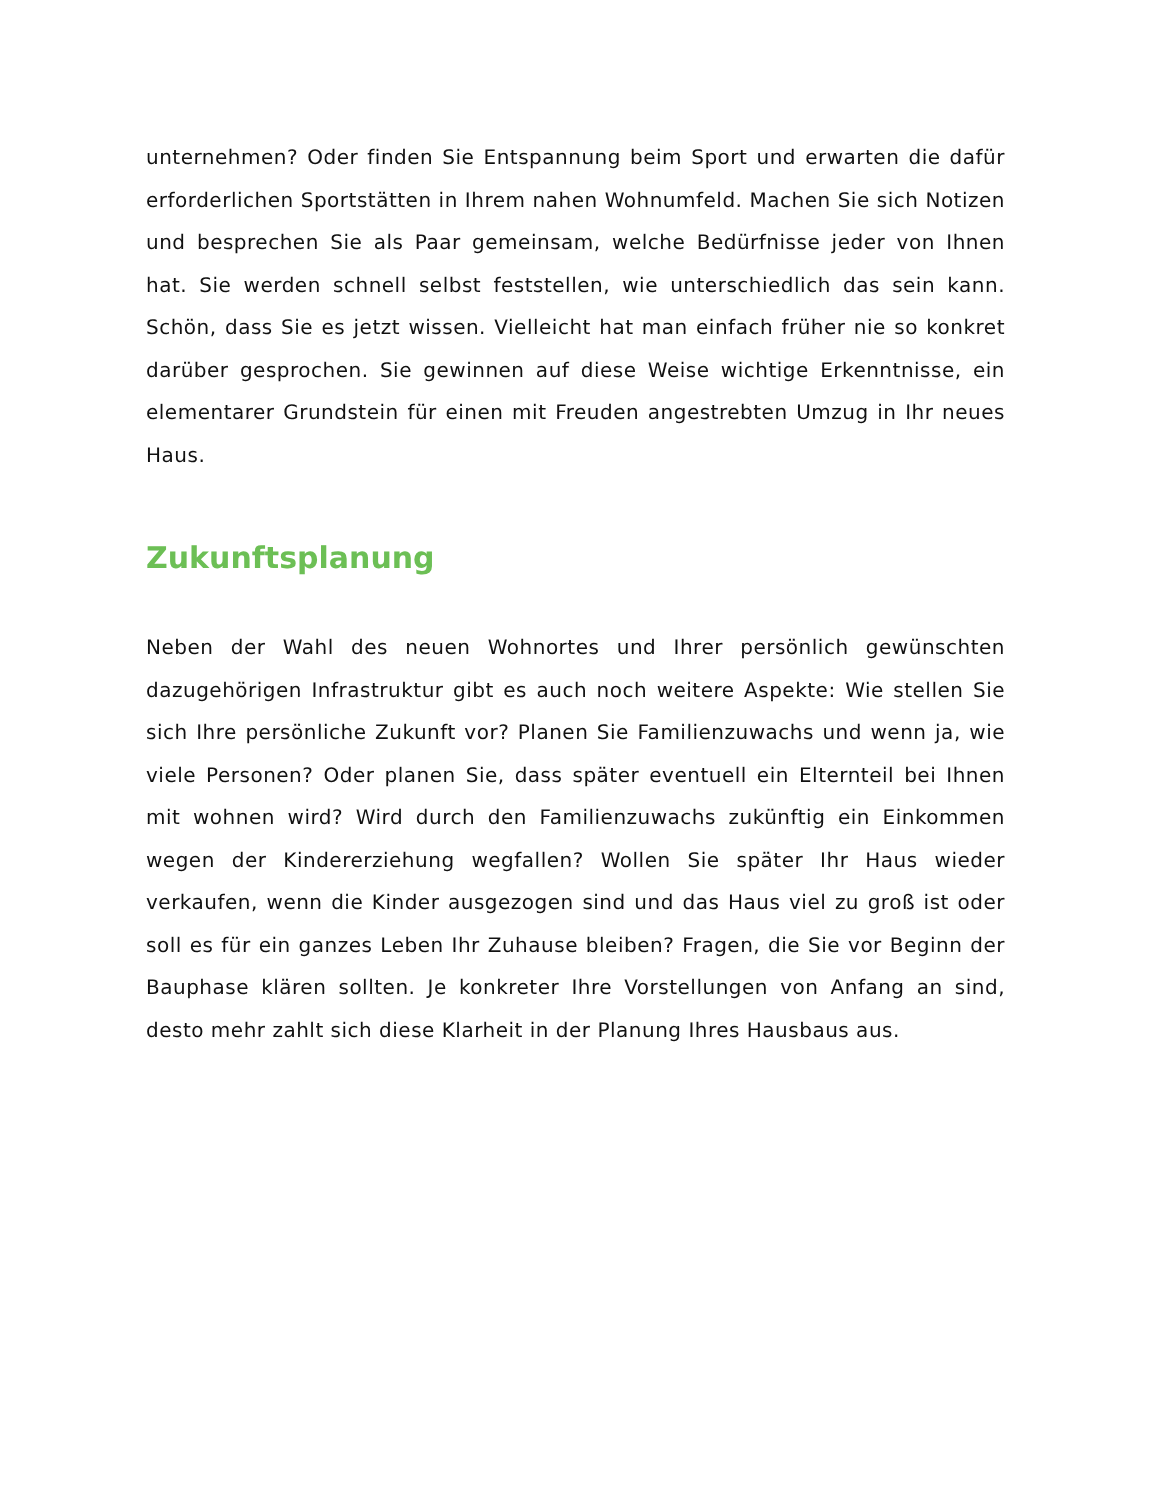unternehmen? Oder finden Sie Entspannung beim Sport und erwarten die dafür erforderlichen Sportstätten in Ihrem nahen Wohnumfeld. Machen Sie sich Notizen und besprechen Sie als Paar gemeinsam, welche Bedürfnisse jeder von Ihnen hat. Sie werden schnell selbst feststellen, wie unterschiedlich das sein kann. Schön, dass Sie es jetzt wissen. Vielleicht hat man einfach früher nie so konkret darüber gesprochen. Sie gewinnen auf diese Weise wichtige Erkenntnisse, ein elementarer Grundstein für einen mit Freuden angestrebten Umzug in Ihr neues Haus.
Zukunftsplanung
Neben der Wahl des neuen Wohnortes und Ihrer persönlich gewünschten dazugehörigen Infrastruktur gibt es auch noch weitere Aspekte: Wie stellen Sie sich Ihre persönliche Zukunft vor? Planen Sie Familienzuwachs und wenn ja, wie viele Personen? Oder planen Sie, dass später eventuell ein Elternteil bei Ihnen mit wohnen wird? Wird durch den Familienzuwachs zukünftig ein Einkommen wegen der Kindererziehung wegfallen? Wollen Sie später Ihr Haus wieder verkaufen, wenn die Kinder ausgezogen sind und das Haus viel zu groß ist oder soll es für ein ganzes Leben Ihr Zuhause bleiben? Fragen, die Sie vor Beginn der Bauphase klären sollten. Je konkreter Ihre Vorstellungen von Anfang an sind, desto mehr zahlt sich diese Klarheit in der Planung Ihres Hausbaus aus.